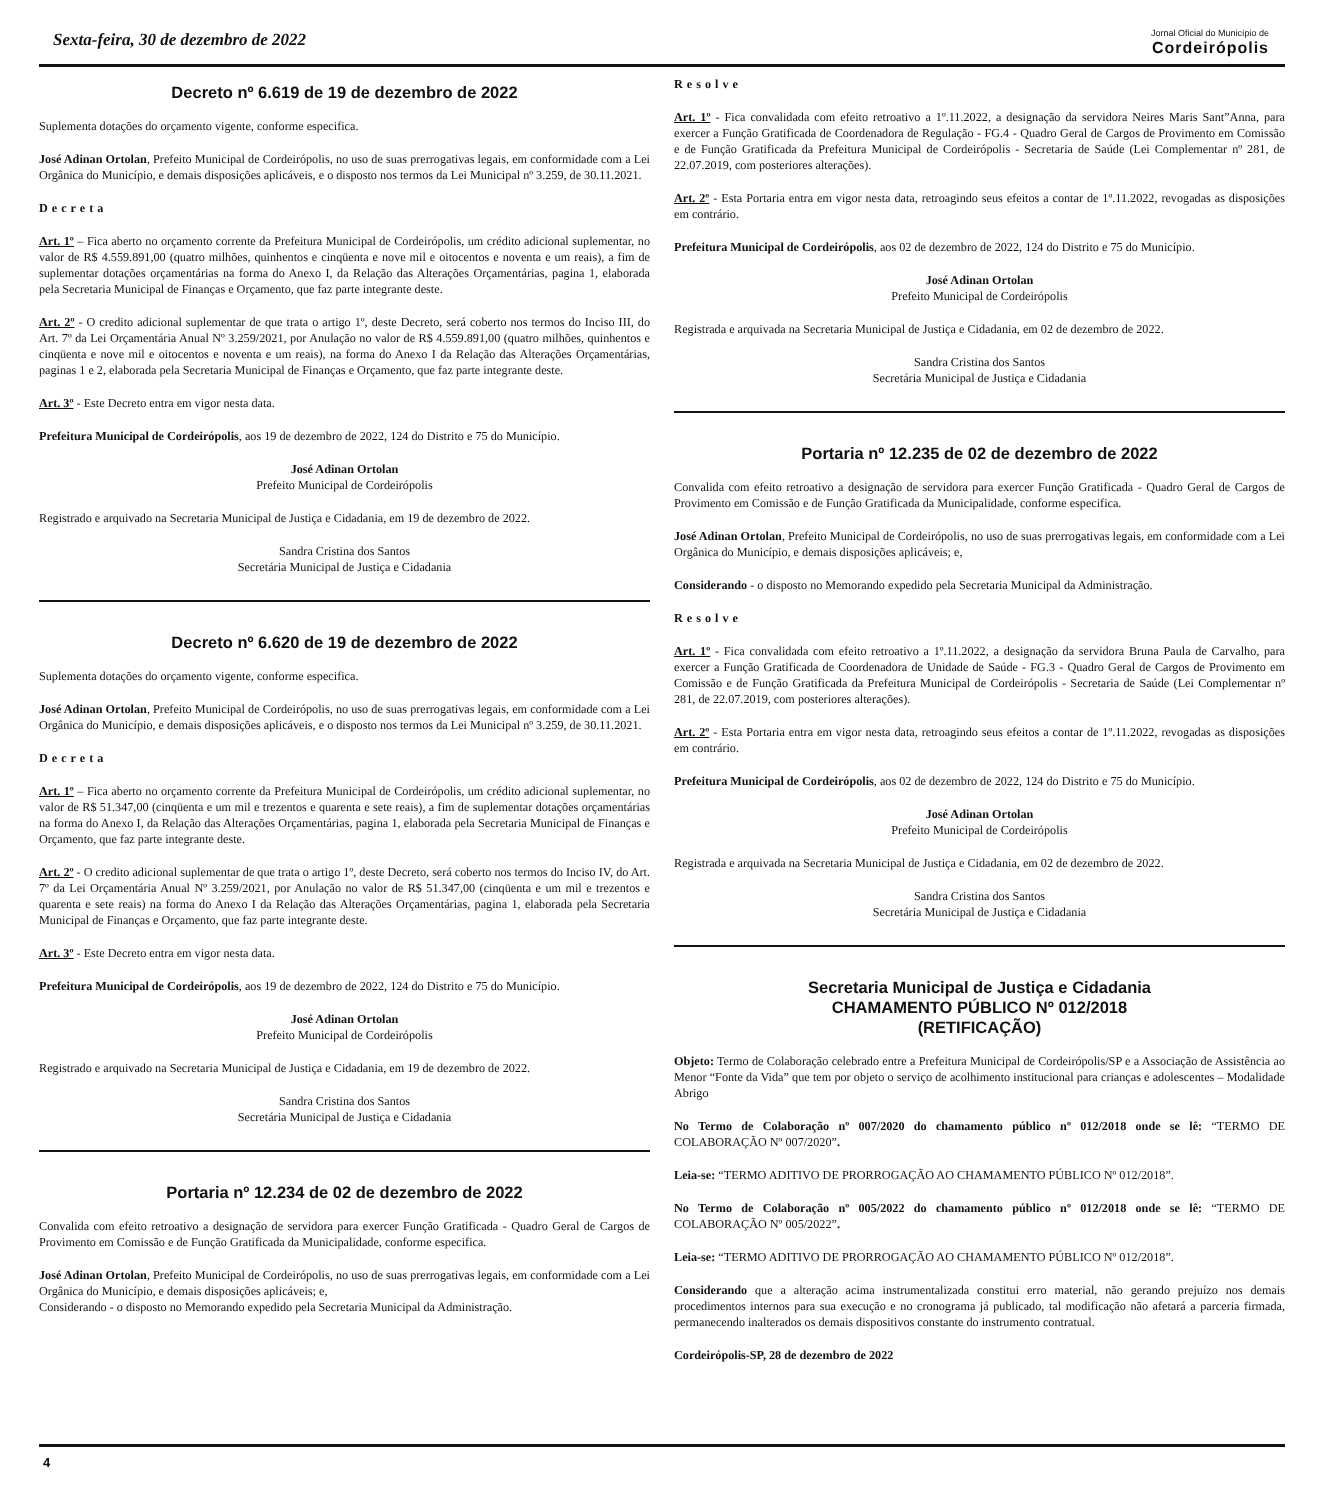Sexta-feira, 30 de dezembro de 2022
Jornal Oficial do Município de
Cordeirópolis
Decreto nº 6.619 de 19 de dezembro de 2022
Suplementa dotações do orçamento vigente, conforme especifica.
José Adinan Ortolan, Prefeito Municipal de Cordeirópolis, no uso de suas prerrogativas legais, em conformidade com a Lei Orgânica do Município, e demais disposições aplicáveis, e o disposto nos termos da Lei Municipal nº 3.259, de 30.11.2021.
Decreta
Art. 1º – Fica aberto no orçamento corrente da Prefeitura Municipal de Cordeirópolis, um crédito adicional suplementar, no valor de R$ 4.559.891,00 (quatro milhões, quinhentos e cinqüenta e nove mil e oitocentos e noventa e um reais), a fim de suplementar dotações orçamentárias na forma do Anexo I, da Relação das Alterações Orçamentárias, pagina 1, elaborada pela Secretaria Municipal de Finanças e Orçamento, que faz parte integrante deste.
Art. 2º - O credito adicional suplementar de que trata o artigo 1º, deste Decreto, será coberto nos termos do Inciso III, do Art. 7º da Lei Orçamentária Anual Nº 3.259/2021, por Anulação no valor de R$ 4.559.891,00 (quatro milhões, quinhentos e cinqüenta e nove mil e oitocentos e noventa e um reais), na forma do Anexo I da Relação das Alterações Orçamentárias, paginas 1 e 2, elaborada pela Secretaria Municipal de Finanças e Orçamento, que faz parte integrante deste.
Art. 3º - Este Decreto entra em vigor nesta data.
Prefeitura Municipal de Cordeirópolis, aos 19 de dezembro de 2022, 124 do Distrito e 75 do Município.
José Adinan Ortolan
Prefeito Municipal de Cordeirópolis
Registrado e arquivado na Secretaria Municipal de Justiça e Cidadania, em 19 de dezembro de 2022.
Sandra Cristina dos Santos
Secretária Municipal de Justiça e Cidadania
Decreto nº 6.620 de 19 de dezembro de 2022
Suplementa dotações do orçamento vigente, conforme especifica.
José Adinan Ortolan, Prefeito Municipal de Cordeirópolis, no uso de suas prerrogativas legais, em conformidade com a Lei Orgânica do Município, e demais disposições aplicáveis, e o disposto nos termos da Lei Municipal nº 3.259, de 30.11.2021.
Decreta
Art. 1º – Fica aberto no orçamento corrente da Prefeitura Municipal de Cordeirópolis, um crédito adicional suplementar, no valor de R$ 51.347,00 (cinqüenta e um mil e trezentos e quarenta e sete reais), a fim de suplementar dotações orçamentárias na forma do Anexo I, da Relação das Alterações Orçamentárias, pagina 1, elaborada pela Secretaria Municipal de Finanças e Orçamento, que faz parte integrante deste.
Art. 2º - O credito adicional suplementar de que trata o artigo 1º, deste Decreto, será coberto nos termos do Inciso IV, do Art. 7º da Lei Orçamentária Anual Nº 3.259/2021, por Anulação no valor de R$ 51.347,00 (cinqüenta e um mil e trezentos e quarenta e sete reais) na forma do Anexo I da Relação das Alterações Orçamentárias, pagina 1, elaborada pela Secretaria Municipal de Finanças e Orçamento, que faz parte integrante deste.
Art. 3º - Este Decreto entra em vigor nesta data.
Prefeitura Municipal de Cordeirópolis, aos 19 de dezembro de 2022, 124 do Distrito e 75 do Município.
José Adinan Ortolan
Prefeito Municipal de Cordeirópolis
Registrado e arquivado na Secretaria Municipal de Justiça e Cidadania, em 19 de dezembro de 2022.
Sandra Cristina dos Santos
Secretária Municipal de Justiça e Cidadania
Portaria nº 12.234 de 02 de dezembro de 2022
Convalida com efeito retroativo a designação de servidora para exercer Função Gratificada - Quadro Geral de Cargos de Provimento em Comissão e de Função Gratificada da Municipalidade, conforme especifica.
José Adinan Ortolan, Prefeito Municipal de Cordeirópolis, no uso de suas prerrogativas legais, em conformidade com a Lei Orgânica do Município, e demais disposições aplicáveis; e,
Considerando - o disposto no Memorando expedido pela Secretaria Municipal da Administração.
Resolve
Art. 1º - Fica convalidada com efeito retroativo a 1º.11.2022, a designação da servidora Neires Maris Sant”Anna, para exercer a Função Gratificada de Coordenadora de Regulação - FG.4 - Quadro Geral de Cargos de Provimento em Comissão e de Função Gratificada da Prefeitura Municipal de Cordeirópolis - Secretaria de Saúde (Lei Complementar nº 281, de 22.07.2019, com posteriores alterações).
Art. 2º - Esta Portaria entra em vigor nesta data, retroagindo seus efeitos a contar de 1º.11.2022, revogadas as disposições em contrário.
Prefeitura Municipal de Cordeirópolis, aos 02 de dezembro de 2022, 124 do Distrito e 75 do Município.
José Adinan Ortolan
Prefeito Municipal de Cordeirópolis
Registrada e arquivada na Secretaria Municipal de Justiça e Cidadania, em 02 de dezembro de 2022.
Sandra Cristina dos Santos
Secretária Municipal de Justiça e Cidadania
Portaria nº 12.235 de 02 de dezembro de 2022
Convalida com efeito retroativo a designação de servidora para exercer Função Gratificada - Quadro Geral de Cargos de Provimento em Comissão e de Função Gratificada da Municipalidade, conforme especifica.
José Adinan Ortolan, Prefeito Municipal de Cordeirópolis, no uso de suas prerrogativas legais, em conformidade com a Lei Orgânica do Município, e demais disposições aplicáveis; e,
Considerando - o disposto no Memorando expedido pela Secretaria Municipal da Administração.
Resolve
Art. 1º - Fica convalidada com efeito retroativo a 1º.11.2022, a designação da servidora Bruna Paula de Carvalho, para exercer a Função Gratificada de Coordenadora de Unidade de Saúde - FG.3 - Quadro Geral de Cargos de Provimento em Comissão e de Função Gratificada da Prefeitura Municipal de Cordeirópolis - Secretaria de Saúde (Lei Complementar nº 281, de 22.07.2019, com posteriores alterações).
Art. 2º - Esta Portaria entra em vigor nesta data, retroagindo seus efeitos a contar de 1º.11.2022, revogadas as disposições em contrário.
Prefeitura Municipal de Cordeirópolis, aos 02 de dezembro de 2022, 124 do Distrito e 75 do Município.
José Adinan Ortolan
Prefeito Municipal de Cordeirópolis
Registrada e arquivada na Secretaria Municipal de Justiça e Cidadania, em 02 de dezembro de 2022.
Sandra Cristina dos Santos
Secretária Municipal de Justiça e Cidadania
Secretaria Municipal de Justiça e Cidadania
CHAMAMENTO PÚBLICO Nº 012/2018
(RETIFICAÇÃO)
Objeto: Termo de Colaboração celebrado entre a Prefeitura Municipal de Cordeirópolis/SP e a Associação de Assistência ao Menor “Fonte da Vida” que tem por objeto o serviço de acolhimento institucional para crianças e adolescentes – Modalidade Abrigo
No Termo de Colaboração nº 007/2020 do chamamento público nº 012/2018 onde se lê: “TERMO DE COLABORAÇÃO Nº 007/2020”.
Leia-se: “TERMO ADITIVO DE PRORROGAÇÃO AO CHAMAMENTO PÚBLICO Nº 012/2018”.
No Termo de Colaboração nº 005/2022 do chamamento público nº 012/2018 onde se lê: “TERMO DE COLABORAÇÃO Nº 005/2022”.
Leia-se: “TERMO ADITIVO DE PRORROGAÇÃO AO CHAMAMENTO PÚBLICO Nº 012/2018”.
Considerando que a alteração acima instrumentalizada constitui erro material, não gerando prejuízo nos demais procedimentos internos para sua execução e no cronograma já publicado, tal modificação não afetará a parceria firmada, permanecendo inalterados os demais dispositivos constante do instrumento contratual.
Cordeirópolis-SP, 28 de dezembro de 2022
4